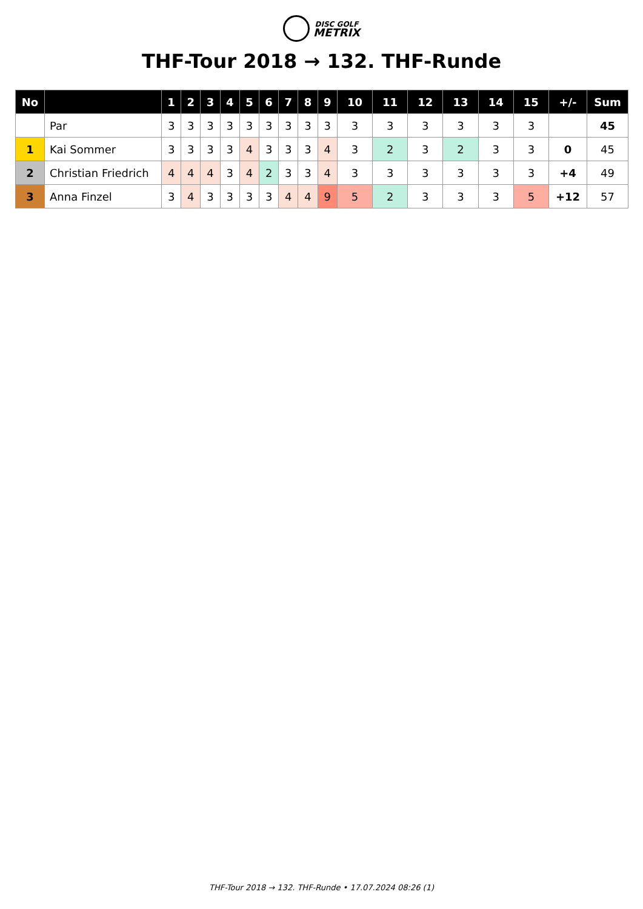DISC GOLF
METRIX
THF-Tour 2018 → 132. THF-Runde
| No | | 1 | 2 | 3 | 4 | 5 | 6 | 7 | 8 | 9 | 10 | 11 | 12 | 13 | 14 | 15 | +/- | Sum |
| --- | --- | --- | --- | --- | --- | --- | --- | --- | --- | --- | --- | --- | --- | --- | --- | --- | --- | --- |
| | Par | 3 | 3 | 3 | 3 | 3 | 3 | 3 | 3 | 3 | 3 | 3 | 3 | 3 | 3 | 3 | | 45 |
| 1 | Kai Sommer | 3 | 3 | 3 | 3 | 4 | 3 | 3 | 3 | 4 | 3 | 2 | 3 | 2 | 3 | 3 | 0 | 45 |
| 2 | Christian Friedrich | 4 | 4 | 4 | 3 | 4 | 2 | 3 | 3 | 4 | 3 | 3 | 3 | 3 | 3 | 3 | +4 | 49 |
| 3 | Anna Finzel | 3 | 4 | 3 | 3 | 3 | 3 | 4 | 4 | 9 | 5 | 2 | 3 | 3 | 3 | 5 | +12 | 57 |
THF-Tour 2018 → 132. THF-Runde • 17.07.2024 08:26 (1)